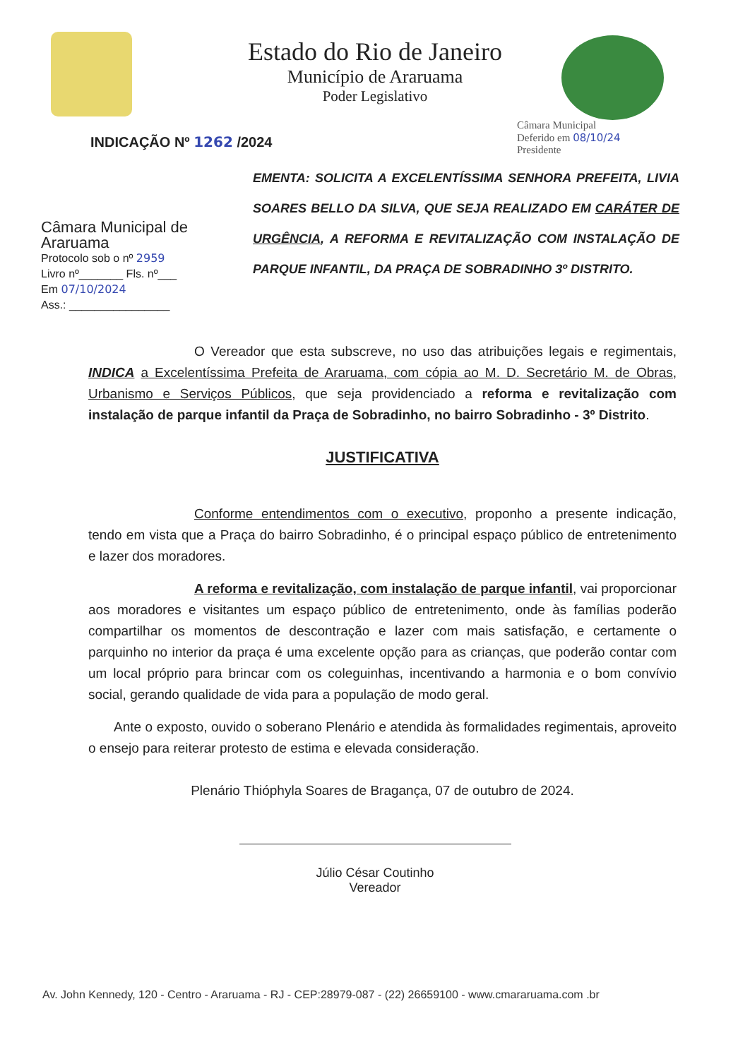Estado do Rio de Janeiro
Município de Araruama
Poder Legislativo
INDICAÇÃO Nº 1262 /2024
Câmara Municipal
Deferido em 08/10/24
Presidente
Câmara Municipal de Araruama
Protocolo sob o nº 2959
Livro nº_______ Fls. nº___
Em 07/10/2024
Ass.: ________________
EMENTA: SOLICITA A EXCELENTÍSSIMA SENHORA PREFEITA, LIVIA SOARES BELLO DA SILVA, QUE SEJA REALIZADO EM CARÁTER DE URGÊNCIA, A REFORMA E REVITALIZAÇÃO COM INSTALAÇÃO DE PARQUE INFANTIL, DA PRAÇA DE SOBRADINHO 3º DISTRITO.
O Vereador que esta subscreve, no uso das atribuições legais e regimentais, INDICA a Excelentíssima Prefeita de Araruama, com cópia ao M. D. Secretário M. de Obras, Urbanismo e Serviços Públicos, que seja providenciado a reforma e revitalização com instalação de parque infantil da Praça de Sobradinho, no bairro Sobradinho - 3º Distrito.
JUSTIFICATIVA
Conforme entendimentos com o executivo, proponho a presente indicação, tendo em vista que a Praça do bairro Sobradinho, é o principal espaço público de entretenimento e lazer dos moradores.
A reforma e revitalização, com instalação de parque infantil, vai proporcionar aos moradores e visitantes um espaço público de entretenimento, onde às famílias poderão compartilhar os momentos de descontração e lazer com mais satisfação, e certamente o parquinho no interior da praça é uma excelente opção para as crianças, que poderão contar com um local próprio para brincar com os coleguinhas, incentivando a harmonia e o bom convívio social, gerando qualidade de vida para a população de modo geral.
Ante o exposto, ouvido o soberano Plenário e atendida às formalidades regimentais, aproveito o ensejo para reiterar protesto de estima e elevada consideração.
Plenário Thióphyla Soares de Bragança, 07 de outubro de 2024.
Júlio César Coutinho
Vereador
Av. John Kennedy, 120 - Centro - Araruama - RJ - CEP:28979-087 - (22) 26659100 - www.cmararuama.com .br